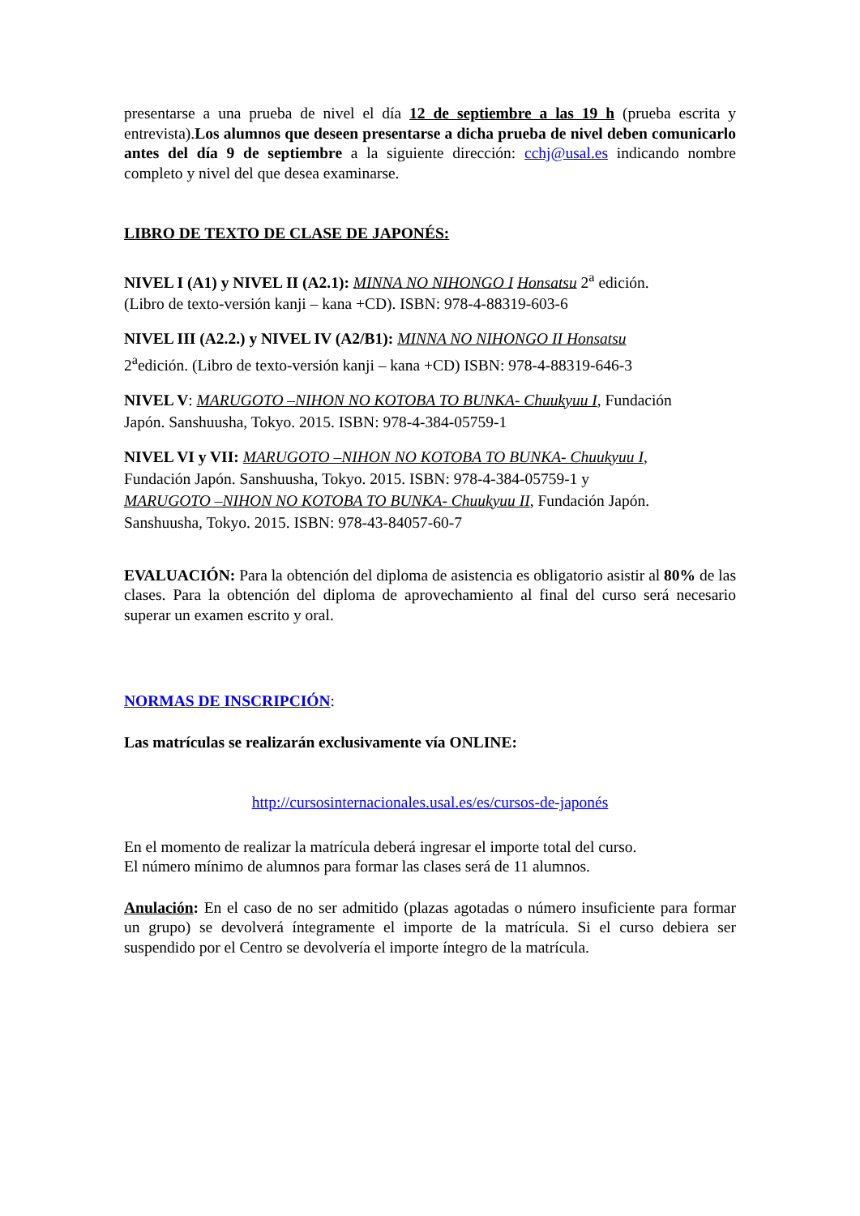presentarse a una prueba de nivel el día 12 de septiembre a las 19 h (prueba escrita y entrevista).Los alumnos que deseen presentarse a dicha prueba de nivel deben comunicarlo antes del día 9 de septiembre a la siguiente dirección: cchj@usal.es indicando nombre completo y nivel del que desea examinarse.
LIBRO DE TEXTO DE CLASE DE JAPONÉS:
NIVEL I (A1) y NIVEL II (A2.1): MINNA NO NIHONGO I Honsatsu 2<sup>a</sup> edición.
(Libro de texto-versión kanji – kana +CD). ISBN: 978-4-88319-603-6
NIVEL III (A2.2.) y NIVEL IV (A2/B1): MINNA NO NIHONGO II Honsatsu
2<sup>a</sup>edición. (Libro de texto-versión kanji – kana +CD) ISBN: 978-4-88319-646-3
NIVEL V: MARUGOTO –NIHON NO KOTOBA TO BUNKA- Chuukyuu I, Fundación
Japón. Sanshuusha, Tokyo. 2015. ISBN: 978-4-384-05759-1
NIVEL VI y VII: MARUGOTO –NIHON NO KOTOBA TO BUNKA- Chuukyuu I,
Fundación Japón. Sanshuusha, Tokyo. 2015. ISBN: 978-4-384-05759-1 y
MARUGOTO –NIHON NO KOTOBA TO BUNKA- Chuukyuu II, Fundación Japón.
Sanshuusha, Tokyo. 2015. ISBN: 978-43-84057-60-7
EVALUACIÓN: Para la obtención del diploma de asistencia es obligatorio asistir al 80% de las clases. Para la obtención del diploma de aprovechamiento al final del curso será necesario superar un examen escrito y oral.
NORMAS DE INSCRIPCIÓN:
Las matrículas se realizarán exclusivamente vía ONLINE:
http://cursosinternacionales.usal.es/es/cursos-de-japonés
En el momento de realizar la matrícula deberá ingresar el importe total del curso.
El número mínimo de alumnos para formar las clases será de 11 alumnos.
Anulación: En el caso de no ser admitido (plazas agotadas o número insuficiente para formar un grupo) se devolverá íntegramente el importe de la matrícula. Si el curso debiera ser suspendido por el Centro se devolvería el importe íntegro de la matrícula.